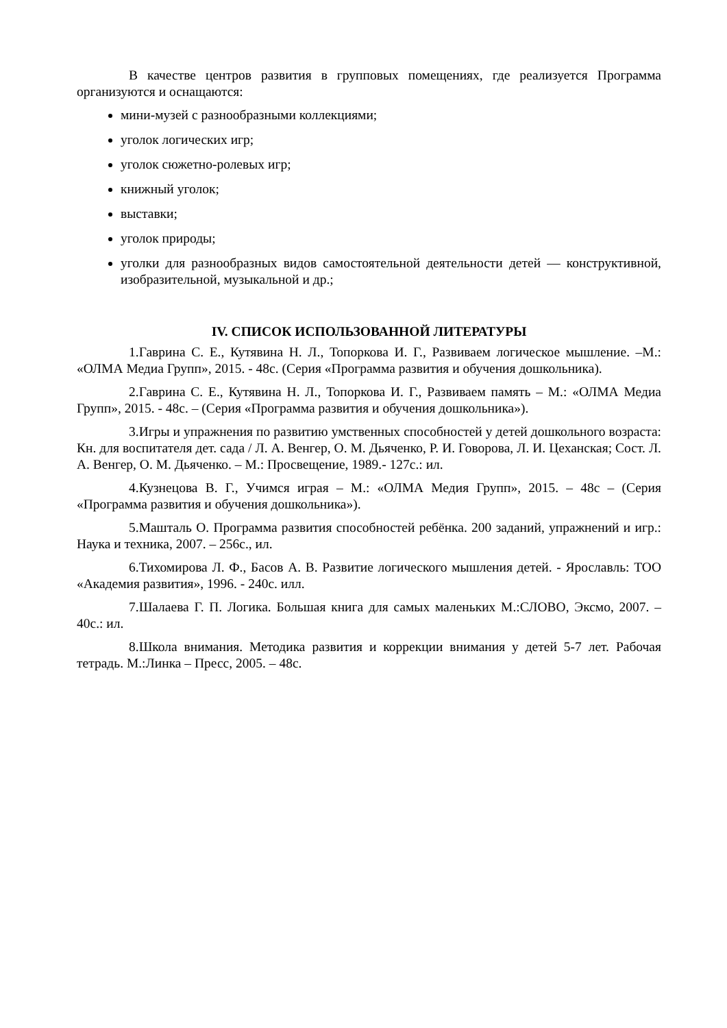В качестве центров развития в групповых помещениях, где реализуется Программа организуются и оснащаются:
мини-музей с разнообразными коллекциями;
уголок логических игр;
уголок сюжетно-ролевых игр;
книжный уголок;
выставки;
уголок природы;
уголки для разнообразных видов самостоятельной деятельности детей — конструктивной, изобразительной, музыкальной и др.;
IV. СПИСОК ИСПОЛЬЗОВАННОЙ ЛИТЕРАТУРЫ
1.Гаврина С. Е., Кутявина Н. Л., Топоркова И. Г., Развиваем логическое мышление. –М.: «ОЛМА Медиа Групп», 2015. - 48с. (Серия «Программа развития и обучения дошкольника).
2.Гаврина С. Е., Кутявина Н. Л., Топоркова И. Г., Развиваем память – М.: «ОЛМА Медиа Групп», 2015. - 48с. – (Серия «Программа развития и обучения дошкольника»).
3.Игры и упражнения по развитию умственных способностей у детей дошкольного возраста: Кн. для воспитателя дет. сада / Л. А. Венгер, О. М. Дьяченко, Р. И. Говорова, Л. И. Цеханская; Сост. Л. А. Венгер, О. М. Дьяченко. – М.: Просвещение, 1989.- 127с.: ил.
4.Кузнецова В. Г., Учимся играя – М.: «ОЛМА Медия Групп», 2015. – 48с – (Серия «Программа развития и обучения дошкольника»).
5.Машталь О. Программа развития способностей ребёнка. 200 заданий, упражнений и игр.: Наука и техника, 2007. – 256с., ил.
6.Тихомирова Л. Ф., Басов А. В. Развитие логического мышления детей. - Ярославль: ТОО «Академия развития», 1996. - 240с. илл.
7.Шалаева Г. П. Логика. Большая книга для самых маленьких М.:СЛОВО, Эксмо, 2007. – 40с.: ил.
8.Школа внимания. Методика развития и коррекции внимания у детей 5-7 лет. Рабочая тетрадь. М.:Линка – Пресс, 2005. – 48с.